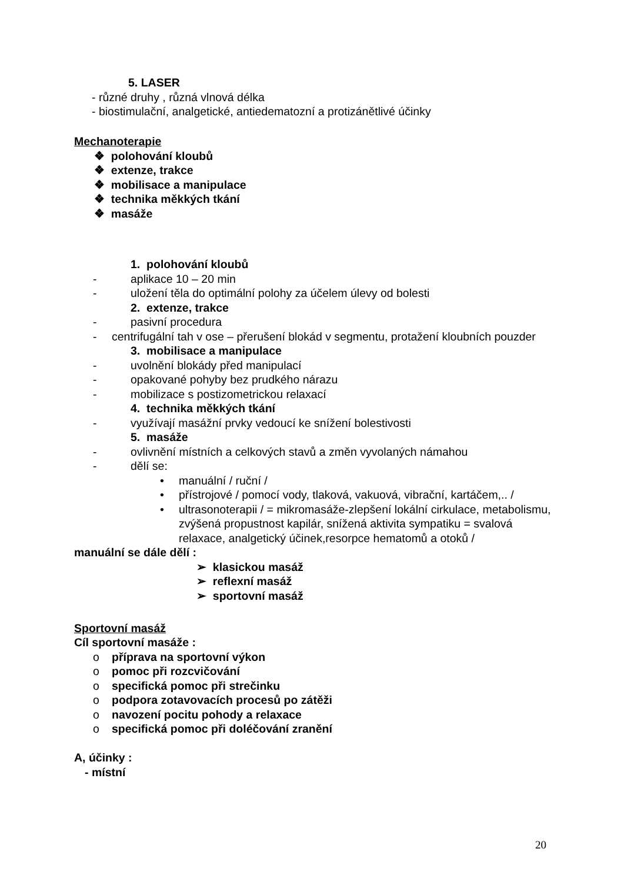5. LASER
- různé druhy , různá vlnová délka
- biostimulační, analgetické, antiedematozní a protizánětlivé účinky
Mechanoterapie
❖ polohování kloubů
❖ extenze, trakce
❖ mobilisace a manipulace
❖ technika měkkých tkání
❖ masáže
1. polohování kloubů
- aplikace 10 – 20 min
- uložení těla do optimální polohy za účelem úlevy od bolesti
2. extenze, trakce
- pasivní procedura
- centrifugální tah v ose – přerušení blokád v segmentu, protažení kloubních pouzder
3. mobilisace a manipulace
- uvolnění blokády před manipulací
- opakované pohyby bez prudkého nárazu
- mobilizace s postizometrickou relaxací
4. technika měkkých tkání
- využívají masážní prvky vedoucí ke snížení bolestivosti
5. masáže
- ovlivnění místních a celkových stavů a změn vyvolaných námahou
- dělí se:
• manuální / ruční /
• přístrojové / pomocí vody, tlaková, vakuová, vibrační, kartáčem,.. /
• ultrasonoterapii / = mikromasáže-zlepšení lokální cirkulace, metabolismu, zvýšená propustnost kapilár, snížená aktivita sympatiku = svalová relaxace, analgetický účinek,resorpce hematomů a otoků /
manuální se dále dělí :
➢ klasickou masáž
➢ reflexní masáž
➢ sportovní masáž
Sportovní masáž
Cíl sportovní masáže :
o příprava na sportovní výkon
o pomoc při rozcvičování
o specifická pomoc při strečinku
o podpora zotavovacích procesů po zátěži
o navození pocitu pohody a relaxace
o specifická pomoc při doléčování zranění
A, účinky :
- místní
20